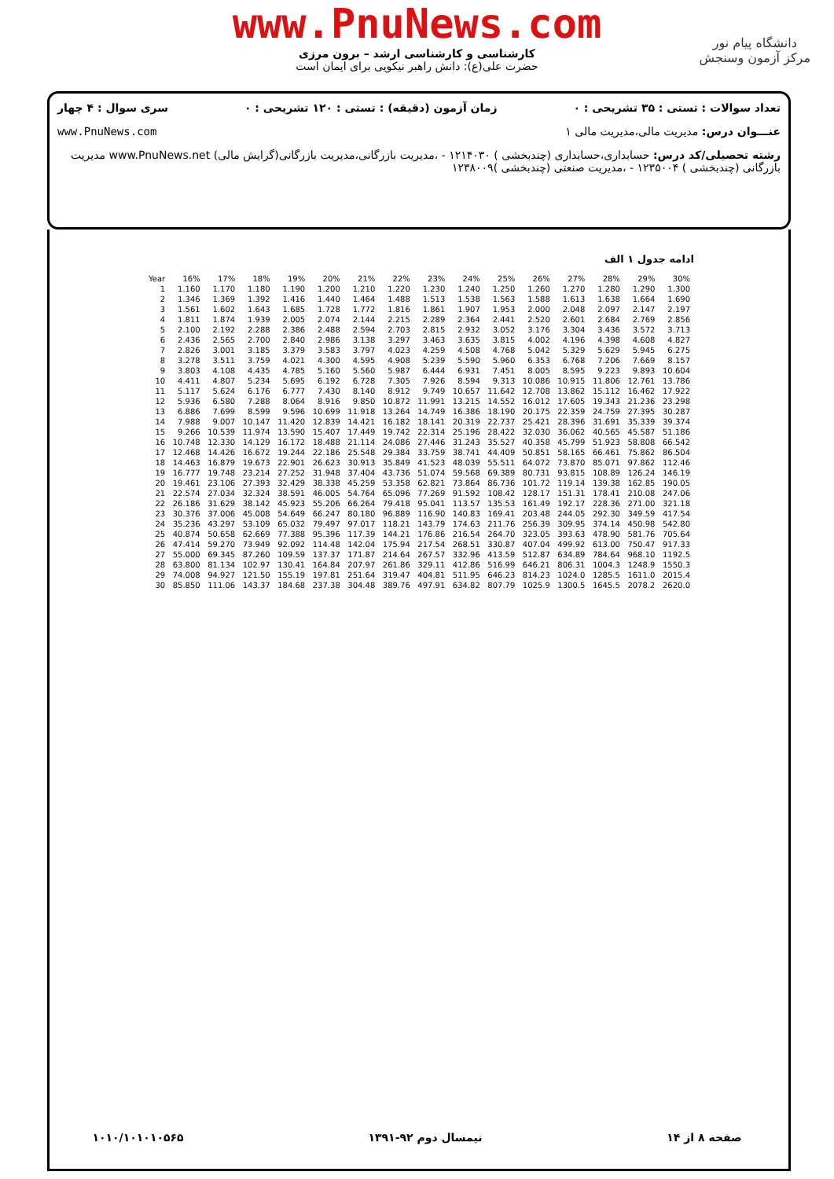www.PnuNews.com
کارشناسی و کارشناسی ارشد – برون مرزی
حضرت علی(ع): دانش راهبر نیکویی برای ایمان است
دانشگاه پیام نور
مرکز آزمون وسنجش
تعداد سوالات : تستی : ۳۵ تشریحی : ۰ زمان آزمون (دقیقه) : تستی : ۱۲۰ تشریحی : ۰ سری سوال : ۴ چهار
عنـــوان درس: مدیریت مالی،مدیریت مالی ۱ www.PnuNews.com
رشته تحصیلی/کد درس: حسابداری،حسابداری (چندبخشی ) ۱۲۱۴۰۳۰ - ،مدیریت بازرگانی،مدیریت بازرگانی(گرایش مالی) www.PnuNews.net مدیریت بازرگانی (چندبخشی ) ۱۲۳۵۰۰۴ - ،مدیریت صنعتی (چندبخشی )۱۲۳۸۰۰۹
ادامه جدول ۱ الف
| Year | 16% | 17% | 18% | 19% | 20% | 21% | 22% | 23% | 24% | 25% | 26% | 27% | 28% | 29% | 30% |
| --- | --- | --- | --- | --- | --- | --- | --- | --- | --- | --- | --- | --- | --- | --- | --- |
| 1 | 1.160 | 1.170 | 1.180 | 1.190 | 1.200 | 1.210 | 1.220 | 1.230 | 1.240 | 1.250 | 1.260 | 1.270 | 1.280 | 1.290 | 1.300 |
| 2 | 1.346 | 1.369 | 1.392 | 1.416 | 1.440 | 1.464 | 1.488 | 1.513 | 1.538 | 1.563 | 1.588 | 1.613 | 1.638 | 1.664 | 1.690 |
| 3 | 1.561 | 1.602 | 1.643 | 1.685 | 1.728 | 1.772 | 1.816 | 1.861 | 1.907 | 1.953 | 2.000 | 2.048 | 2.097 | 2.147 | 2.197 |
| 4 | 1.811 | 1.874 | 1.939 | 2.005 | 2.074 | 2.144 | 2.215 | 2.289 | 2.364 | 2.441 | 2.520 | 2.601 | 2.684 | 2.769 | 2.856 |
| 5 | 2.100 | 2.192 | 2.288 | 2.386 | 2.488 | 2.594 | 2.703 | 2.815 | 2.932 | 3.052 | 3.176 | 3.304 | 3.436 | 3.572 | 3.713 |
| 6 | 2.436 | 2.565 | 2.700 | 2.840 | 2.986 | 3.138 | 3.297 | 3.463 | 3.635 | 3.815 | 4.002 | 4.196 | 4.398 | 4.608 | 4.827 |
| 7 | 2.826 | 3.001 | 3.185 | 3.379 | 3.583 | 3.797 | 4.023 | 4.259 | 4.508 | 4.768 | 5.042 | 5.329 | 5.629 | 5.945 | 6.275 |
| 8 | 3.278 | 3.511 | 3.759 | 4.021 | 4.300 | 4.595 | 4.908 | 5.239 | 5.590 | 5.960 | 6.353 | 6.768 | 7.206 | 7.669 | 8.157 |
| 9 | 3.803 | 4.108 | 4.435 | 4.785 | 5.160 | 5.560 | 5.987 | 6.444 | 6.931 | 7.451 | 8.005 | 8.595 | 9.223 | 9.893 | 10.604 |
| 10 | 4.411 | 4.807 | 5.234 | 5.695 | 6.192 | 6.728 | 7.305 | 7.926 | 8.594 | 9.313 | 10.086 | 10.915 | 11.806 | 12.761 | 13.786 |
| 11 | 5.117 | 5.624 | 6.176 | 6.777 | 7.430 | 8.140 | 8.912 | 9.749 | 10.657 | 11.642 | 12.708 | 13.862 | 15.112 | 16.462 | 17.922 |
| 12 | 5.936 | 6.580 | 7.288 | 8.064 | 8.916 | 9.850 | 10.872 | 11.991 | 13.215 | 14.552 | 16.012 | 17.605 | 19.343 | 21.236 | 23.298 |
| 13 | 6.886 | 7.699 | 8.599 | 9.596 | 10.699 | 11.918 | 13.264 | 14.749 | 16.386 | 18.190 | 20.175 | 22.359 | 24.759 | 27.395 | 30.287 |
| 14 | 7.988 | 9.007 | 10.147 | 11.420 | 12.839 | 14.421 | 16.182 | 18.141 | 20.319 | 22.737 | 25.421 | 28.396 | 31.691 | 35.339 | 39.374 |
| 15 | 9.266 | 10.539 | 11.974 | 13.590 | 15.407 | 17.449 | 19.742 | 22.314 | 25.196 | 28.422 | 32.030 | 36.062 | 40.565 | 45.587 | 51.186 |
| 16 | 10.748 | 12.330 | 14.129 | 16.172 | 18.488 | 21.114 | 24.086 | 27.446 | 31.243 | 35.527 | 40.358 | 45.799 | 51.923 | 58.808 | 66.542 |
| 17 | 12.468 | 14.426 | 16.672 | 19.244 | 22.186 | 25.548 | 29.384 | 33.759 | 38.741 | 44.409 | 50.851 | 58.165 | 66.461 | 75.862 | 86.504 |
| 18 | 14.463 | 16.879 | 19.673 | 22.901 | 26.623 | 30.913 | 35.849 | 41.523 | 48.039 | 55.511 | 64.072 | 73.870 | 85.071 | 97.862 | 112.46 |
| 19 | 16.777 | 19.748 | 23.214 | 27.252 | 31.948 | 37.404 | 43.736 | 51.074 | 59.568 | 69.389 | 80.731 | 93.815 | 108.89 | 126.24 | 146.19 |
| 20 | 19.461 | 23.106 | 27.393 | 32.429 | 38.338 | 45.259 | 53.358 | 62.821 | 73.864 | 86.736 | 101.72 | 119.14 | 139.38 | 162.85 | 190.05 |
| 21 | 22.574 | 27.034 | 32.324 | 38.591 | 46.005 | 54.764 | 65.096 | 77.269 | 91.592 | 108.42 | 128.17 | 151.31 | 178.41 | 210.08 | 247.06 |
| 22 | 26.186 | 31.629 | 38.142 | 45.923 | 55.206 | 66.264 | 79.418 | 95.041 | 113.57 | 135.53 | 161.49 | 192.17 | 228.36 | 271.00 | 321.18 |
| 23 | 30.376 | 37.006 | 45.008 | 54.649 | 66.247 | 80.180 | 96.889 | 116.90 | 140.83 | 169.41 | 203.48 | 244.05 | 292.30 | 349.59 | 417.54 |
| 24 | 35.236 | 43.297 | 53.109 | 65.032 | 79.497 | 97.017 | 118.21 | 143.79 | 174.63 | 211.76 | 256.39 | 309.95 | 374.14 | 450.98 | 542.80 |
| 25 | 40.874 | 50.658 | 62.669 | 77.388 | 95.396 | 117.39 | 144.21 | 176.86 | 216.54 | 264.70 | 323.05 | 393.63 | 478.90 | 581.76 | 705.64 |
| 26 | 47.414 | 59.270 | 73.949 | 92.092 | 114.48 | 142.04 | 175.94 | 217.54 | 268.51 | 330.87 | 407.04 | 499.92 | 613.00 | 750.47 | 917.33 |
| 27 | 55.000 | 69.345 | 87.260 | 109.59 | 137.37 | 171.87 | 214.64 | 267.57 | 332.96 | 413.59 | 512.87 | 634.89 | 784.64 | 968.10 | 1192.5 |
| 28 | 63.800 | 81.134 | 102.97 | 130.41 | 164.84 | 207.97 | 261.86 | 329.11 | 412.86 | 516.99 | 646.21 | 806.31 | 1004.3 | 1248.9 | 1550.3 |
| 29 | 74.008 | 94.927 | 121.50 | 155.19 | 197.81 | 251.64 | 319.47 | 404.81 | 511.95 | 646.23 | 814.23 | 1024.0 | 1285.5 | 1611.0 | 2015.4 |
| 30 | 85.850 | 111.06 | 143.37 | 184.68 | 237.38 | 304.48 | 389.76 | 497.91 | 634.82 | 807.79 | 1025.9 | 1300.5 | 1645.5 | 2078.2 | 2620.0 |
صفحه ۸ از ۱۴ نیمسال دوم ۹۲-۱۳۹۱ ۱۰۱۰/۱۰۱۰۱۰۵۶۵